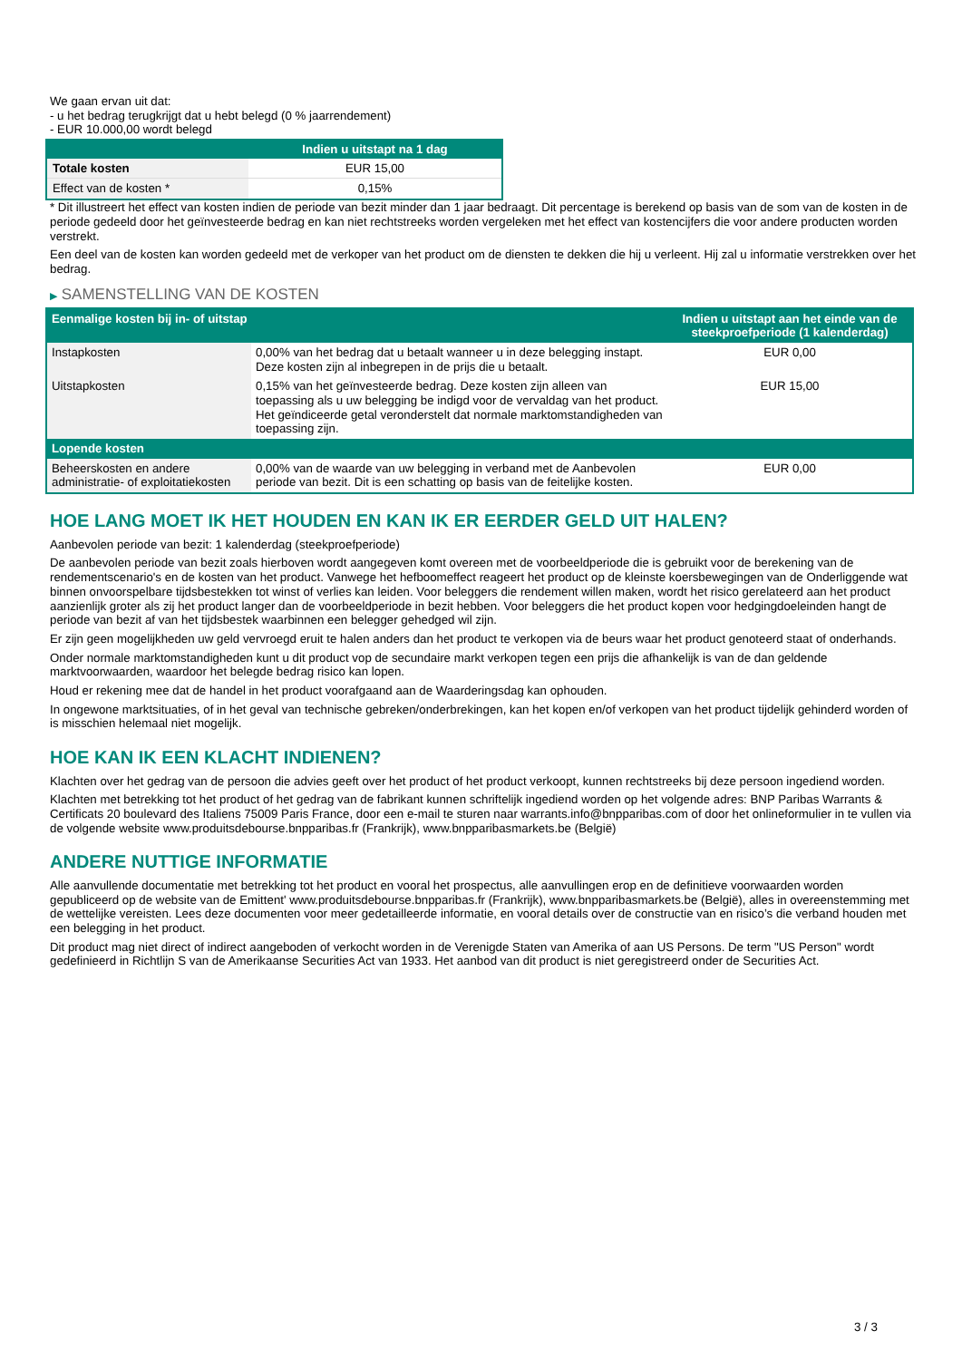We gaan ervan uit dat:
- u het bedrag terugkrijgt dat u hebt belegd (0 % jaarrendement)
- EUR 10.000,00 wordt belegd
| | Indien u uitstapt na 1 dag |
| --- | --- |
| Totale kosten | EUR 15,00 |
| Effect van de kosten * | 0,15% |
* Dit illustreert het effect van kosten indien de periode van bezit minder dan 1 jaar bedraagt. Dit percentage is berekend op basis van de som van de kosten in de periode gedeeld door het geïnvesteerde bedrag en kan niet rechtstreeks worden vergeleken met het effect van kostencijfers die voor andere producten worden verstrekt.
Een deel van de kosten kan worden gedeeld met de verkoper van het product om de diensten te dekken die hij u verleent. Hij zal u informatie verstrekken over het bedrag.
▶ SAMENSTELLING VAN DE KOSTEN
| Eenmalige kosten bij in- of uitstap | | Indien u uitstapt aan het einde van de steekproefperiode (1 kalenderdag) |
| --- | --- | --- |
| Instapkosten | 0,00% van het bedrag dat u betaalt wanneer u in deze belegging instapt. Deze kosten zijn al inbegrepen in de prijs die u betaalt. | EUR 0,00 |
| Uitstapkosten | 0,15% van het geïnvesteerde bedrag. Deze kosten zijn alleen van toepassing als u uw belegging be indigd voor de vervaldag van het product. Het geïndiceerde getal veronderstelt dat normale marktomstandigheden van toepassing zijn. | EUR 15,00 |
| Lopende kosten | | |
| Beheerskosten en andere administratie- of exploitatiekosten | 0,00% van de waarde van uw belegging in verband met de Aanbevolen periode van bezit. Dit is een schatting op basis van de feitelijke kosten. | EUR 0,00 |
HOE LANG MOET IK HET HOUDEN EN KAN IK ER EERDER GELD UIT HALEN?
Aanbevolen periode van bezit: 1 kalenderdag (steekproefperiode)
De aanbevolen periode van bezit zoals hierboven wordt aangegeven komt overeen met de voorbeeldperiode die is gebruikt voor de berekening van de rendementscenario's en de kosten van het product. Vanwege het hefboomeffect reageert het product op de kleinste koersbewegingen van de Onderliggende wat binnen onvoorspelbare tijdsbestekken tot winst of verlies kan leiden. Voor beleggers die rendement willen maken, wordt het risico gerelateerd aan het product aanzienlijk groter als zij het product langer dan de voorbeeldperiode in bezit hebben. Voor beleggers die het product kopen voor hedgingdoeleinden hangt de periode van bezit af van het tijdsbestek waarbinnen een belegger gehedged wil zijn.
Er zijn geen mogelijkheden uw geld vervroegd eruit te halen anders dan het product te verkopen via de beurs waar het product genoteerd staat of onderhands.
Onder normale marktomstandigheden kunt u dit product vop de secundaire markt verkopen tegen een prijs die afhankelijk is van de dan geldende marktvoorwaarden, waardoor het belegde bedrag risico kan lopen.
Houd er rekening mee dat de handel in het product voorafgaand aan de Waarderingsdag kan ophouden.
In ongewone marktsituaties, of in het geval van technische gebreken/onderbrekingen, kan het kopen en/of verkopen van het product tijdelijk gehinderd worden of is misschien helemaal niet mogelijk.
HOE KAN IK EEN KLACHT INDIENEN?
Klachten over het gedrag van de persoon die advies geeft over het product of het product verkoopt, kunnen rechtstreeks bij deze persoon ingediend worden.
Klachten met betrekking tot het product of het gedrag van de fabrikant kunnen schriftelijk ingediend worden op het volgende adres: BNP Paribas Warrants & Certificats 20 boulevard des Italiens 75009 Paris France, door een e-mail te sturen naar warrants.info@bnpparibas.com of door het onlineformulier in te vullen via de volgende website www.produitsdebourse.bnpparibas.fr (Frankrijk), www.bnpparibasmarkets.be (België)
ANDERE NUTTIGE INFORMATIE
Alle aanvullende documentatie met betrekking tot het product en vooral het prospectus, alle aanvullingen erop en de definitieve voorwaarden worden gepubliceerd op de website van de Emittent' www.produitsdebourse.bnpparibas.fr (Frankrijk), www.bnpparibasmarkets.be (België), alles in overeenstemming met de wettelijke vereisten. Lees deze documenten voor meer gedetailleerde informatie, en vooral details over de constructie van en risico’s die verband houden met een belegging in het product.
Dit product mag niet direct of indirect aangeboden of verkocht worden in de Verenigde Staten van Amerika of aan US Persons. De term "US Person" wordt gedefinieerd in Richtlijn S van de Amerikaanse Securities Act van 1933. Het aanbod van dit product is niet geregistreerd onder de Securities Act.
3 / 3